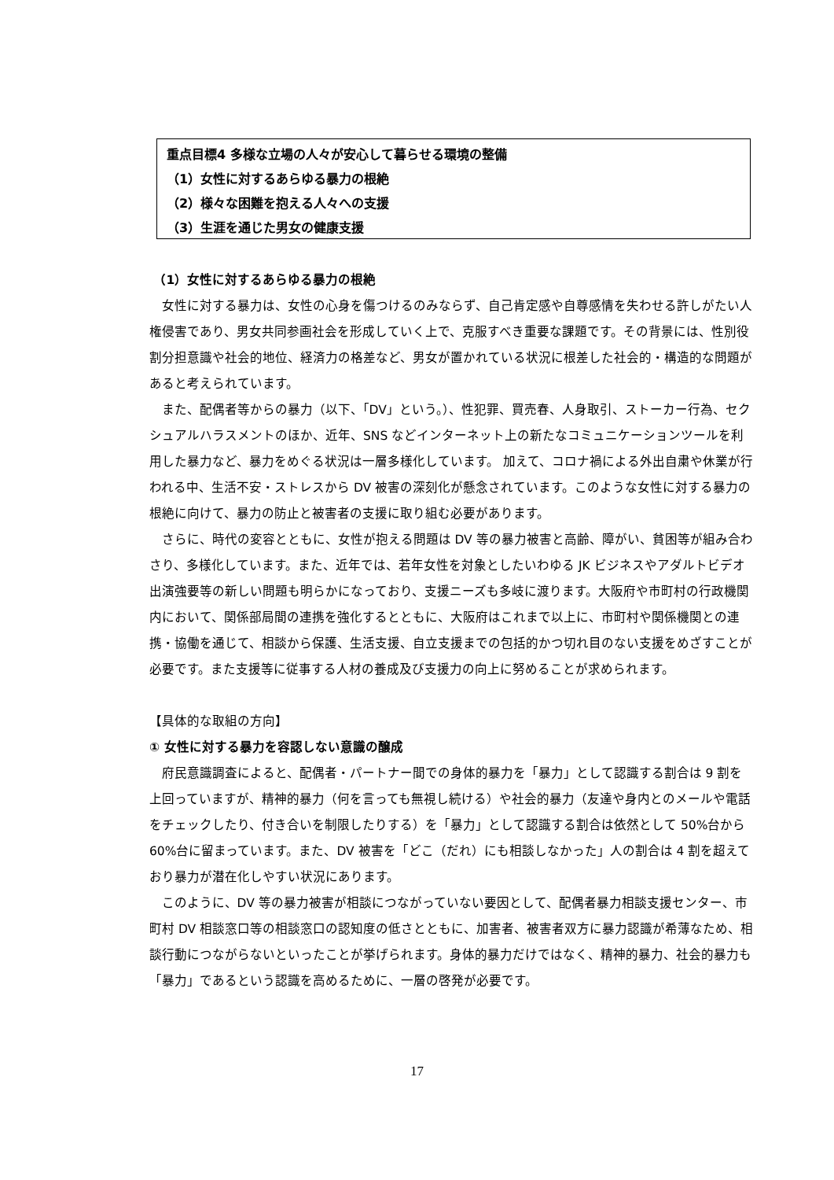重点目標4 多様な立場の人々が安心して暮らせる環境の整備
（1）女性に対するあらゆる暴力の根絶
（2）様々な困難を抱える人々への支援
（3）生涯を通じた男女の健康支援
（1）女性に対するあらゆる暴力の根絶
女性に対する暴力は、女性の心身を傷つけるのみならず、自己肯定感や自尊感情を失わせる許しがたい人権侵害であり、男女共同参画社会を形成していく上で、克服すべき重要な課題です。その背景には、性別役割分担意識や社会的地位、経済力の格差など、男女が置かれている状況に根差した社会的・構造的な問題があると考えられています。
また、配偶者等からの暴力（以下、「DV」という。）、性犯罪、買売春、人身取引、ストーカー行為、セクシュアルハラスメントのほか、近年、SNS などインターネット上の新たなコミュニケーションツールを利用した暴力など、暴力をめぐる状況は一層多様化しています。 加えて、コロナ禍による外出自粛や休業が行われる中、生活不安・ストレスから DV 被害の深刻化が懸念されています。このような女性に対する暴力の根絶に向けて、暴力の防止と被害者の支援に取り組む必要があります。
さらに、時代の変容とともに、女性が抱える問題は DV 等の暴力被害と高齢、障がい、貧困等が組み合わさり、多様化しています。また、近年では、若年女性を対象としたいわゆる JK ビジネスやアダルトビデオ出演強要等の新しい問題も明らかになっており、支援ニーズも多岐に渡ります。大阪府や市町村の行政機関内において、関係部局間の連携を強化するとともに、大阪府はこれまで以上に、市町村や関係機関との連携・協働を通じて、相談から保護、生活支援、自立支援までの包括的かつ切れ目のない支援をめざすことが必要です。また支援等に従事する人材の養成及び支援力の向上に努めることが求められます。
【具体的な取組の方向】
① 女性に対する暴力を容認しない意識の醸成
府民意識調査によると、配偶者・パートナー間での身体的暴力を「暴力」として認識する割合は 9 割を上回っていますが、精神的暴力（何を言っても無視し続ける）や社会的暴力（友達や身内とのメールや電話をチェックしたり、付き合いを制限したりする）を「暴力」として認識する割合は依然として 50%台から 60%台に留まっています。また、DV 被害を「どこ（だれ）にも相談しなかった」人の割合は 4 割を超えており暴力が潜在化しやすい状況にあります。
このように、DV 等の暴力被害が相談につながっていない要因として、配偶者暴力相談支援センター、市町村 DV 相談窓口等の相談窓口の認知度の低さとともに、加害者、被害者双方に暴力認識が希薄なため、相談行動につながらないといったことが挙げられます。身体的暴力だけではなく、精神的暴力、社会的暴力も「暴力」であるという認識を高めるために、一層の啓発が必要です。
17